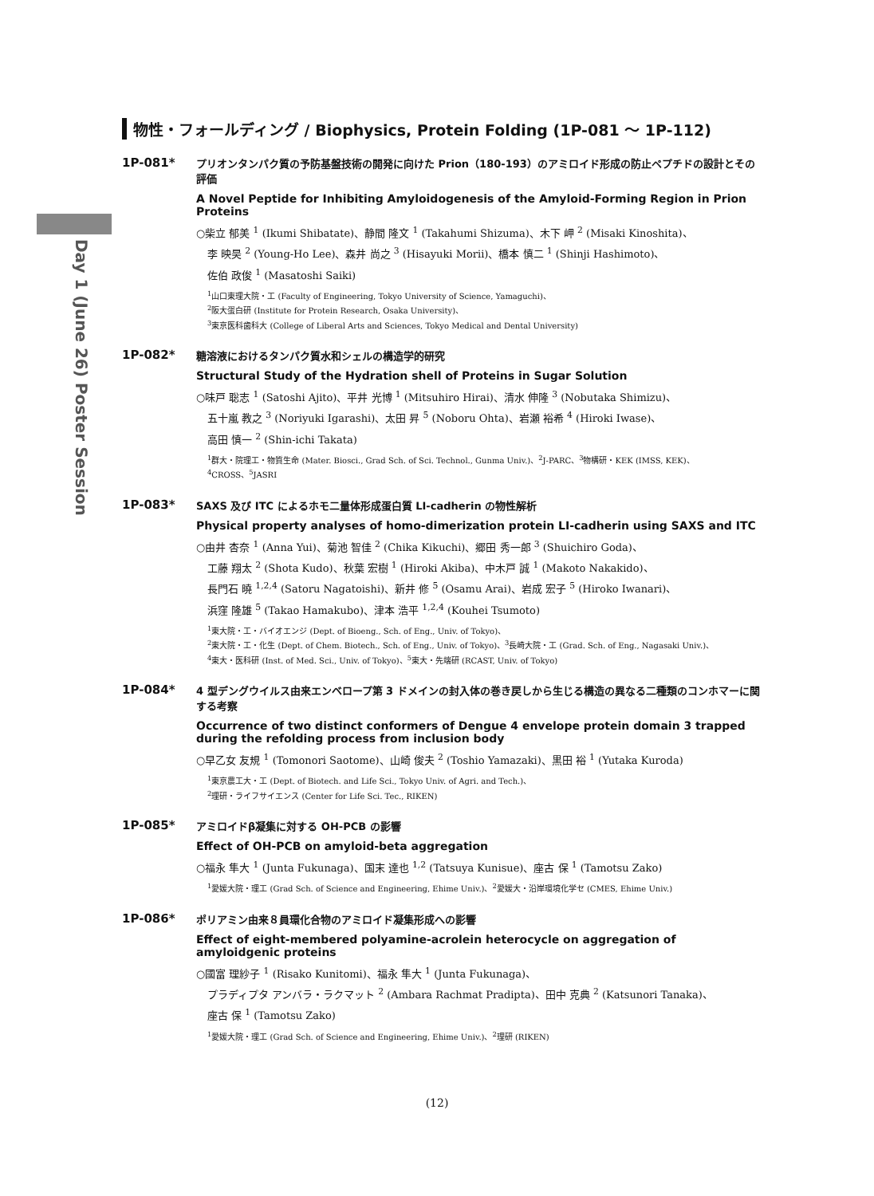Day 1 (June 26) Poster Session
物性・フォールディング / Biophysics, Protein Folding (1P-081 ～ 1P-112)
1P-081*
プリオンタンパク質の予防基盤技術の開発に向けた Prion（180-193）のアミロイド形成の防止ペプチドの設計とその評価
A Novel Peptide for Inhibiting Amyloidogenesis of the Amyloid-Forming Region in Prion Proteins
○柴立 郁美 <sup>1</sup> (Ikumi Shibatate)、静間 隆文 <sup>1</sup> (Takahumi Shizuma)、木下 岬 <sup>2</sup> (Misaki Kinoshita)、
李 映昊 <sup>2</sup> (Young-Ho Lee)、森井 尚之 <sup>3</sup> (Hisayuki Morii)、橋本 慎二 <sup>1</sup> (Shinji Hashimoto)、
佐伯 政俊 <sup>1</sup> (Masatoshi Saiki)
<sup>1</sup> 山口東理大院・工 (Faculty of Engineering, Tokyo University of Science, Yamaguchi)、
<sup>2</sup> 阪大蛋白研 (Institute for Protein Research, Osaka University)、
<sup>3</sup> 東京医科歯科大 (College of Liberal Arts and Sciences, Tokyo Medical and Dental University)
1P-082*
糖溶液におけるタンパク質水和シェルの構造学的研究
Structural Study of the Hydration shell of Proteins in Sugar Solution
○味戸 聡志 <sup>1</sup> (Satoshi Ajito)、平井 光博 <sup>1</sup> (Mitsuhiro Hirai)、清水 伸隆 <sup>3</sup> (Nobutaka Shimizu)、
五十嵐 教之 <sup>3</sup> (Noriyuki Igarashi)、太田 昇 <sup>5</sup> (Noboru Ohta)、岩瀬 裕希 <sup>4</sup> (Hiroki Iwase)、
高田 慎一 <sup>2</sup> (Shin-ichi Takata)
<sup>1</sup> 群大・院理工・物質生命 (Mater. Biosci., Grad Sch. of Sci. Technol., Gunma Univ.)、<sup>2</sup>J-PARC、<sup>3</sup>物構研・KEK (IMSS, KEK)、
<sup>4</sup> CROSS、<sup>5</sup>JASRI
1P-083*
SAXS 及び ITC によるホモ二量体形成蛋白質 LI-cadherin の物性解析
Physical property analyses of homo-dimerization protein LI-cadherin using SAXS and ITC
○由井 杏奈 <sup>1</sup> (Anna Yui)、菊池 智佳 <sup>2</sup> (Chika Kikuchi)、郷田 秀一郎 <sup>3</sup> (Shuichiro Goda)、
工藤 翔太 <sup>2</sup> (Shota Kudo)、秋葉 宏樹 <sup>1</sup> (Hiroki Akiba)、中木戸 誠 <sup>1</sup> (Makoto Nakakido)、
長門石 曉 <sup>1,2,4</sup> (Satoru Nagatoishi)、新井 修 <sup>5</sup> (Osamu Arai)、岩成 宏子 <sup>5</sup> (Hiroko Iwanari)、
浜窪 隆雄 <sup>5</sup> (Takao Hamakubo)、津本 浩平 <sup>1,2,4</sup> (Kouhei Tsumoto)
<sup>1</sup> 東大院・工・バイオエンジ (Dept. of Bioeng., Sch. of Eng., Univ. of Tokyo)、
<sup>2</sup> 東大院・工・化生 (Dept. of Chem. Biotech., Sch. of Eng., Univ. of Tokyo)、<sup>3</sup>長崎大院・工 (Grad. Sch. of Eng., Nagasaki Univ.)、
<sup>4</sup> 東大・医科研 (Inst. of Med. Sci., Univ. of Tokyo)、<sup>5</sup>東大・先端研 (RCAST, Univ. of Tokyo)
1P-084*
4 型デングウイルス由来エンベロープ第 3 ドメインの封入体の巻き戻しから生じる構造の異なる二種類のコンホマーに関する考察
Occurrence of two distinct conformers of Dengue 4 envelope protein domain 3 trapped during the refolding process from inclusion body
○早乙女 友規 <sup>1</sup> (Tomonori Saotome)、山崎 俊夫 <sup>2</sup> (Toshio Yamazaki)、黒田 裕 <sup>1</sup> (Yutaka Kuroda)
<sup>1</sup> 東京農工大・工 (Dept. of Biotech. and Life Sci., Tokyo Univ. of Agri. and Tech.)、
<sup>2</sup> 理研・ライフサイエンス (Center for Life Sci. Tec., RIKEN)
1P-085*
アミロイドβ凝集に対する OH-PCB の影響
Effect of OH-PCB on amyloid-beta aggregation
○福永 隼大 <sup>1</sup> (Junta Fukunaga)、国末 達也 <sup>1,2</sup> (Tatsuya Kunisue)、座古 保 <sup>1</sup> (Tamotsu Zako)
<sup>1</sup> 愛媛大院・理工 (Grad Sch. of Science and Engineering, Ehime Univ.)、<sup>2</sup>愛媛大・沿岸環境化学セ (CMES, Ehime Univ.)
1P-086*
ポリアミン由来８員環化合物のアミロイド凝集形成への影響
Effect of eight-membered polyamine-acrolein heterocycle on aggregation of amyloidgenic proteins
○國富 理紗子 <sup>1</sup> (Risako Kunitomi)、福永 隼大 <sup>1</sup> (Junta Fukunaga)、
プラディプタ アンバラ・ラクマット <sup>2</sup> (Ambara Rachmat Pradipta)、田中 克典 <sup>2</sup> (Katsunori Tanaka)、
座古 保 <sup>1</sup> (Tamotsu Zako)
<sup>1</sup> 愛媛大院・理工 (Grad Sch. of Science and Engineering, Ehime Univ.)、<sup>2</sup>理研 (RIKEN)
(12)